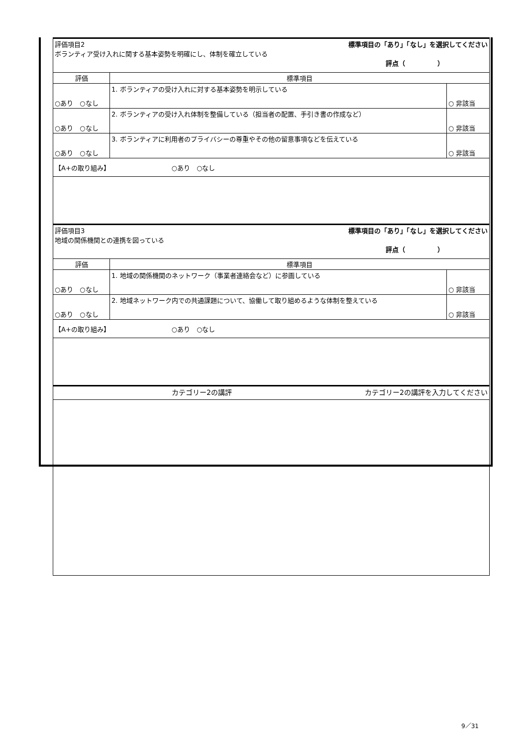| 評価項目2 標準項目の「あり」「なし」を選択してください ボランティア受け入れに関する基本姿勢を明確にし、体制を確立している 評点（ ） | | |
| 評価 | 標準項目 | |
| ○あり ○なし | 1. ボランティアの受け入れに対する基本姿勢を明示している | ○ 非該当 |
| ○あり ○なし | 2. ボランティアの受け入れ体制を整備している（担当者の配置、手引き書の作成など） | ○ 非該当 |
| ○あり ○なし | 3. ボランティアに利用者のプライバシーの尊重やその他の留意事項などを伝えている | ○ 非該当 |
| 【A+の取り組み】 ○あり ○なし | | |
| 評価項目3 標準項目の「あり」「なし」を選択してください 地域の関係機関との連携を図っている 評点（ ） | | |
| 評価 | 標準項目 | |
| ○あり ○なし | 1. 地域の関係機関のネットワーク（事業者連絡会など）に参画している | ○ 非該当 |
| ○あり ○なし | 2. 地域ネットワーク内での共通課題について、協働して取り組めるような体制を整えている | ○ 非該当 |
| 【A+の取り組み】 ○あり ○なし | | |
| カテゴリー2の講評 カテゴリー2の講評を入力してください | | |
9／31